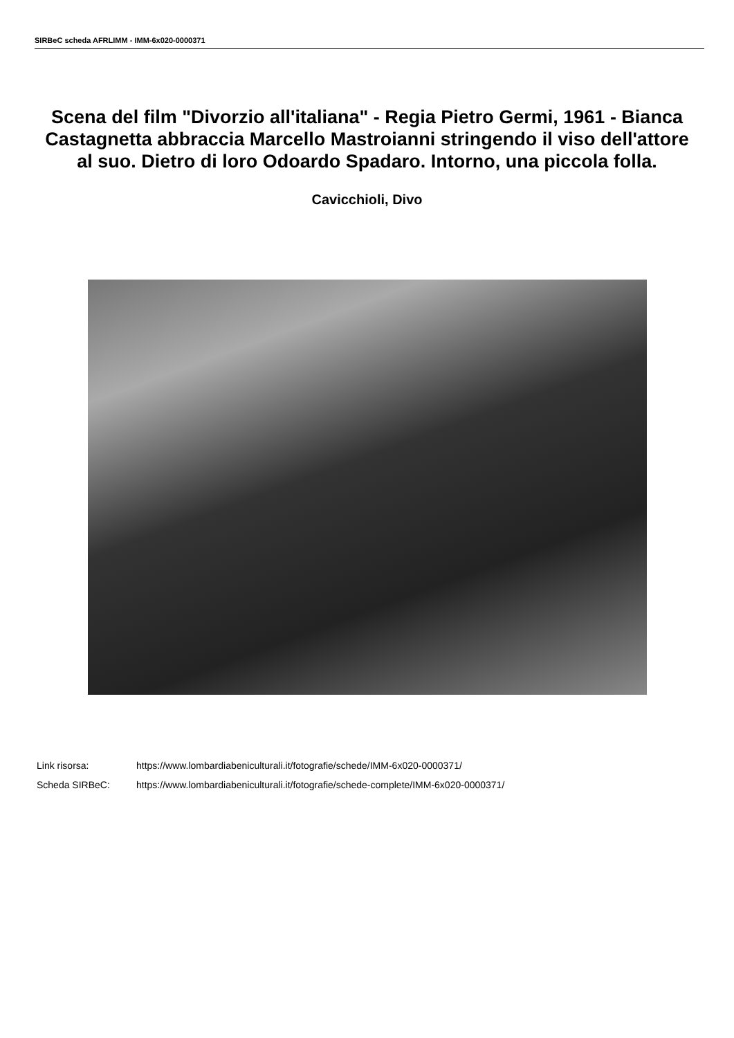SIRBeC scheda AFRLIMM - IMM-6x020-0000371
Scena del film "Divorzio all'italiana" - Regia Pietro Germi, 1961 - Bianca Castagnetta abbraccia Marcello Mastroianni stringendo il viso dell'attore al suo. Dietro di loro Odoardo Spadaro. Intorno, una piccola folla.
Cavicchioli, Divo
| Link risorsa: | https://www.lombardiabeniculturali.it/fotografie/schede/IMM-6x020-0000371/ |
| Scheda SIRBeC: | https://www.lombardiabeniculturali.it/fotografie/schede-complete/IMM-6x020-0000371/ |